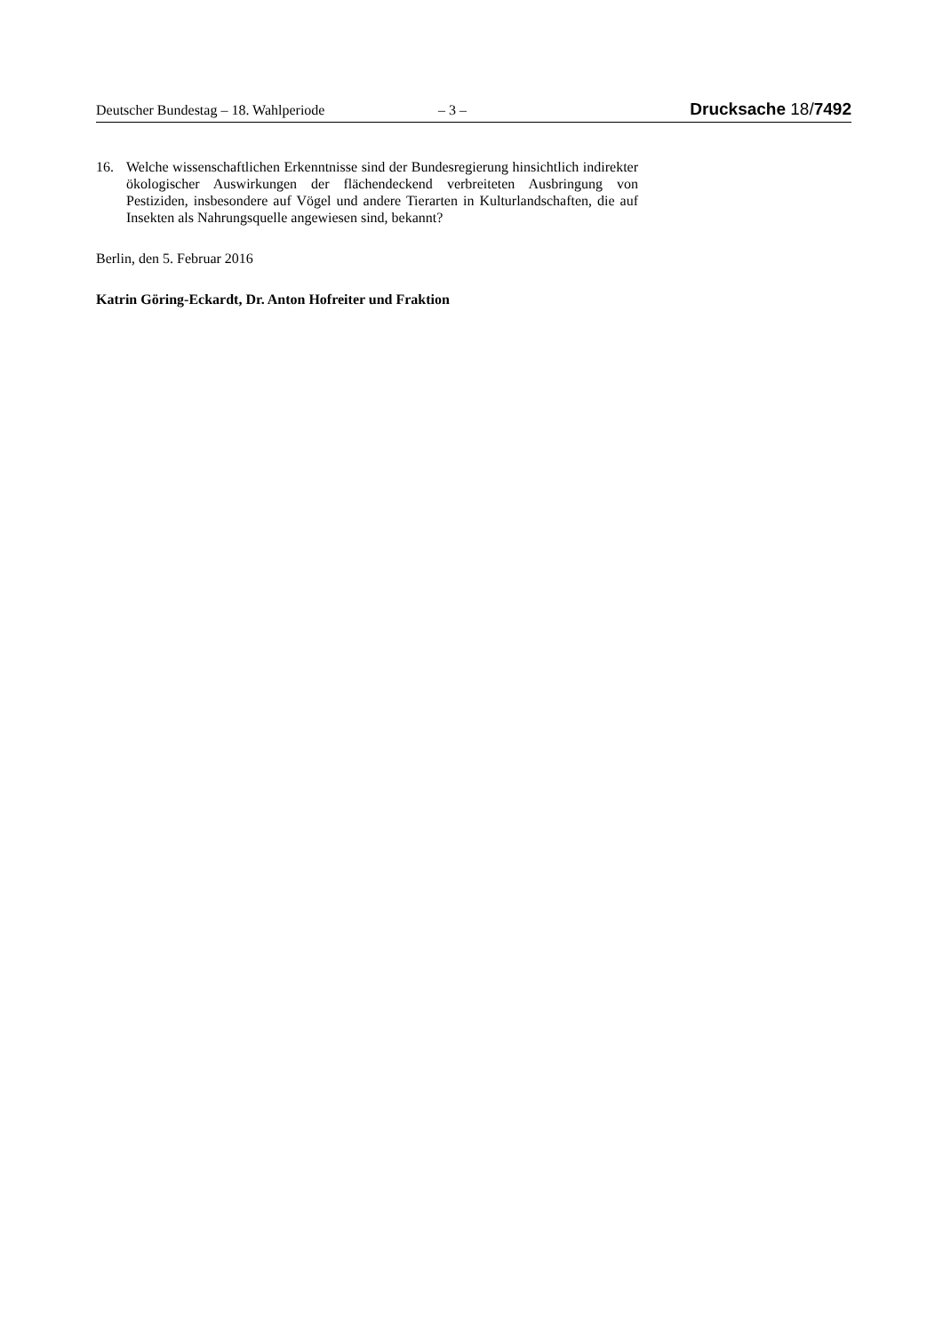Deutscher Bundestag – 18. Wahlperiode – 3 – Drucksache 18/7492
16. Welche wissenschaftlichen Erkenntnisse sind der Bundesregierung hinsichtlich indirekter ökologischer Auswirkungen der flächendeckend verbreiteten Ausbringung von Pestiziden, insbesondere auf Vögel und andere Tierarten in Kulturlandschaften, die auf Insekten als Nahrungsquelle angewiesen sind, bekannt?
Berlin, den 5. Februar 2016
Katrin Göring-Eckardt, Dr. Anton Hofreiter und Fraktion